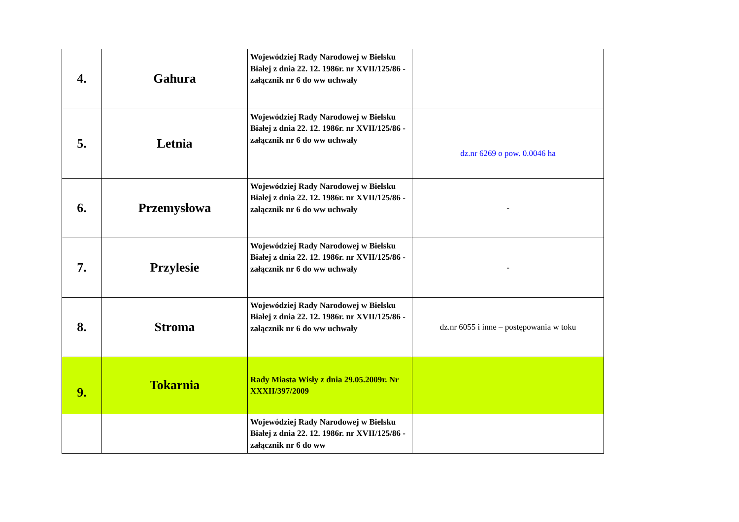| 4. | Gahura | Wojewódziej Rady Narodowej w Bielsku Białej z dnia 22. 12. 1986r. nr XVII/125/86 - załącznik nr 6 do ww uchwały | |
| 5. | Letnia | Wojewódziej Rady Narodowej w Bielsku Białej z dnia 22. 12. 1986r. nr XVII/125/86 - załącznik nr 6 do ww uchwały | dz.nr 6269 o pow. 0.0046 ha |
| 6. | Przemysłowa | Wojewódziej Rady Narodowej w Bielsku Białej z dnia 22. 12. 1986r. nr XVII/125/86 - załącznik nr 6 do ww uchwały | - |
| 7. | Przylesie | Wojewódziej Rady Narodowej w Bielsku Białej z dnia 22. 12. 1986r. nr XVII/125/86 - załącznik nr 6 do ww uchwały | - |
| 8. | Stroma | Wojewódziej Rady Narodowej w Bielsku Białej z dnia 22. 12. 1986r. nr XVII/125/86 - załącznik nr 6 do ww uchwały | dz.nr 6055 i inne – postępowania w toku |
| 9. | Tokarnia | Rady Miasta Wisły z dnia 29.05.2009r. Nr XXXII/397/2009 | |
| | | Wojewódziej Rady Narodowej w Bielsku Białej z dnia 22. 12. 1986r. nr XVII/125/86 - załącznik nr 6 do ww | |